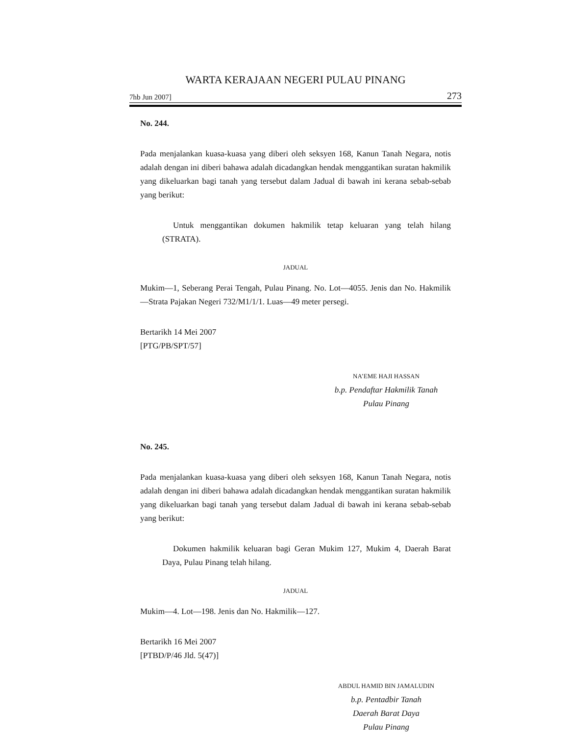WARTA KERAJAAN NEGERI PULAU PINANG
7hb Jun 2007] 273
No. 244.
Pada menjalankan kuasa-kuasa yang diberi oleh seksyen 168, Kanun Tanah Negara, notis adalah dengan ini diberi bahawa adalah dicadangkan hendak menggantikan suratan hakmilik yang dikeluarkan bagi tanah yang tersebut dalam Jadual di bawah ini kerana sebab-sebab yang berikut:
Untuk menggantikan dokumen hakmilik tetap keluaran yang telah hilang (STRATA).
JADUAL
Mukim—1, Seberang Perai Tengah, Pulau Pinang. No. Lot—4055. Jenis dan No. Hakmilik—Strata Pajakan Negeri 732/M1/1/1. Luas—49 meter persegi.
Bertarikh 14 Mei 2007
[PTG/PB/SPT/57]
NA’EME HAJI HASSAN
b.p. Pendaftar Hakmilik Tanah
Pulau Pinang
No. 245.
Pada menjalankan kuasa-kuasa yang diberi oleh seksyen 168, Kanun Tanah Negara, notis adalah dengan ini diberi bahawa adalah dicadangkan hendak menggantikan suratan hakmilik yang dikeluarkan bagi tanah yang tersebut dalam Jadual di bawah ini kerana sebab-sebab yang berikut:
Dokumen hakmilik keluaran bagi Geran Mukim 127, Mukim 4, Daerah Barat Daya, Pulau Pinang telah hilang.
JADUAL
Mukim—4. Lot—198. Jenis dan No. Hakmilik—127.
Bertarikh 16 Mei 2007
[PTBD/P/46 Jld. 5(47)]
ABDUL HAMID BIN JAMALUDIN
b.p. Pentadbir Tanah
Daerah Barat Daya
Pulau Pinang